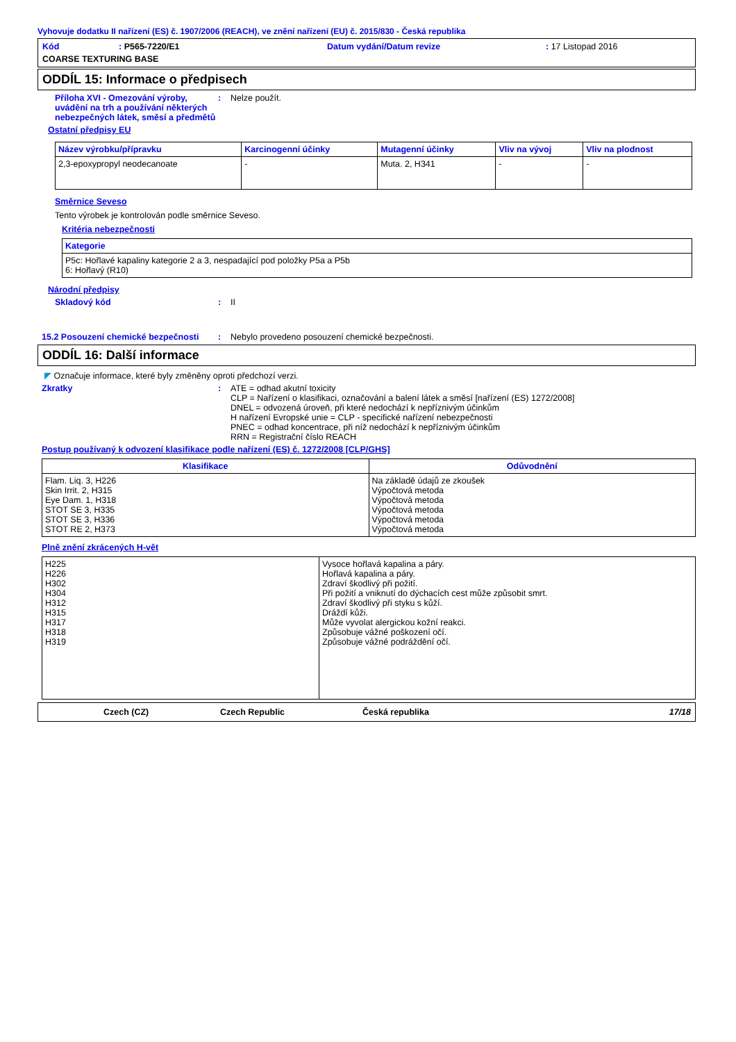Vyhovuje dodatku II nařízení (ES) č. 1907/2006 (REACH), ve znění nařízení (EU) č. 2015/830 - Česká republika
Kód: P565-7220/E1 Datum vydání/Datum revize: 17 Listopad 2016 COARSE TEXTURING BASE
ODDÍL 15: Informace o předpisech
Příloha XVI - Omezování výroby, uvádění na trh a používání některých nebezpečných látek, směsí a předmětů
: Nelze použít.
Ostatní předpisy EU
| Název výrobku/přípravku | Karcinogenní účinky | Mutagenní účinky | Vliv na vývoj | Vliv na plodnost |
| --- | --- | --- | --- | --- |
| 2,3-epoxypropyl neodecanoate | - | Muta. 2, H341 | - | - |
Směrnice Seveso
Tento výrobek je kontrolován podle směrnice Seveso.
Kritéria nebezpečnosti
| Kategorie |
| --- |
| P5c: Hořlavé kapaliny kategorie 2 a 3, nespadající pod položky P5a a P5b 6: Hořlavý (R10) |
Národní předpisy
Skladový kód : II
15.2 Posouzení chemické bezpečnosti
: Nebylo provedeno posouzení chemické bezpečnosti.
ODDÍL 16: Další informace
◤ Označuje informace, které byly změněny oproti předchozí verzi.
Zkratky : ATE = odhad akutní toxicity
CLP = Nařízení o klasifikaci, označování a balení látek a směsí [nařízení (ES) 1272/2008]
DNEL = odvozená úroveň, při které nedochází k nepříznivým účinkům
H nařízení Evropské unie = CLP - specifické nařízení nebezpečnosti
PNEC = odhad koncentrace, při níž nedochází k nepříznivým účinkům
RRN = Registrační číslo REACH
Postup používaný k odvození klasifikace podle nařízení (ES) č. 1272/2008 [CLP/GHS]
| Klasifikace | Odůvodnění |
| --- | --- |
| Flam. Liq. 3, H226 Skin Irrit. 2, H315 Eye Dam. 1, H318 STOT SE 3, H335 STOT SE 3, H336 STOT RE 2, H373 | Na základě údajů ze zkoušek Výpočtová metoda Výpočtová metoda Výpočtová metoda Výpočtová metoda Výpočtová metoda |
Plně znění zkrácených H-vět
| H225 H226 H302 H304 H312 H315 H317 H318 H319 | Vysoce hořlavá kapalina a páry. Hořlavá kapalina a páry. Zdraví škodlivý při požití. Při požití a vniknutí do dýchacích cest může způsobit smrt. Zdraví škodlivý při styku s kůží. Dráždí kůži. Může vyvolat alergickou kožní reakci. Způsobuje vážné poškození očí. Způsobuje vážné podráždění očí. |
Czech (CZ) Czech Republic Česká republika 17/18